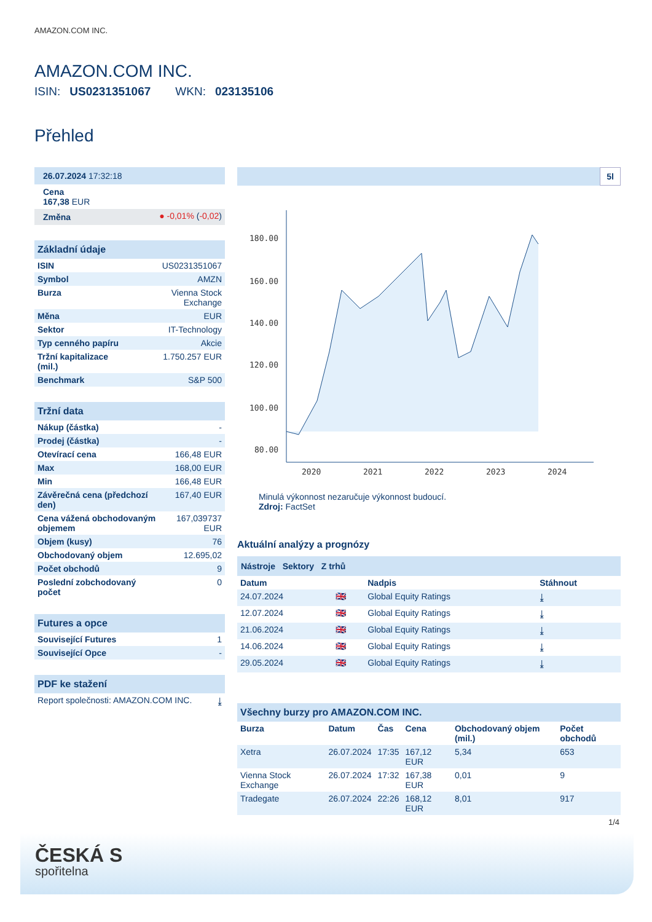AMAZON.COM INC.
AMAZON.COM INC.
ISIN: US0231351067 WKN: 023135106
Přehled
| 26.07.2024 17:32:18 |
| Cena 167,38 EUR |
| Změna | ● -0,01% ( -0,02 ) |
| Základní údaje | |
| ISIN | US0231351067 |
| Symbol | AMZN |
| Burza | Vienna Stock Exchange |
| Měna | EUR |
| Sektor | IT-Technology |
| Typ cenného papíru | Akcie |
| Tržní kapitalizace (mil.) | 1.750.257 EUR |
| Benchmark | S&P 500 |
| Tržní data | |
| Nákup (částka) | - |
| Prodej (částka) | - |
| Otevírací cena | 166,48 EUR |
| Max | 168,00 EUR |
| Min | 166,48 EUR |
| Závěrečná cena (předchozí den) | 167,40 EUR |
| Cena vážená obchodovaným objemem | 167,039737 EUR |
| Objem (kusy) | 76 |
| Obchodovaný objem | 12.695,02 |
| Počet obchodů | 9 |
| Poslední zobchodovaný počet | 0 |
| Futures a opce | |
| Související Futures | 1 |
| Související Opce | - |
| PDF ke stažení | |
| Report společnosti: AMAZON.COM INC. | ⤓ |
5l
180.00
160.00
140.00
120.00
100.00
80.00
2020
2021
2022
2023
2024
Minulá výkonnost nezaručuje výkonnost budoucí.
Zdroj: FactSet
Aktuální analýzy a prognózy
Nástroje Sektory Z trhů
| Datum | | Nadpis | Stáhnout |
| --- | --- | --- | --- |
| 24.07.2024 | 🇬🇧 | Global Equity Ratings | ⤓ |
| 12.07.2024 | 🇬🇧 | Global Equity Ratings | ⤓ |
| 21.06.2024 | 🇬🇧 | Global Equity Ratings | ⤓ |
| 14.06.2024 | 🇬🇧 | Global Equity Ratings | ⤓ |
| 29.05.2024 | 🇬🇧 | Global Equity Ratings | ⤓ |
| Všechny burzy pro AMAZON.COM INC. | | | | | |
| Burza | Datum | Čas | Cena | Obchodovaný objem (mil.) | Počet obchodů |
| Xetra | 26.07.2024 | 17:35 | 167,12 EUR | 5,34 | 653 |
| Vienna Stock Exchange | 26.07.2024 | 17:32 | 167,38 EUR | 0,01 | 9 |
| Tradegate | 26.07.2024 | 22:26 | 168,12 EUR | 8,01 | 917 |
1/4
ČESKÁ S
spořitelna